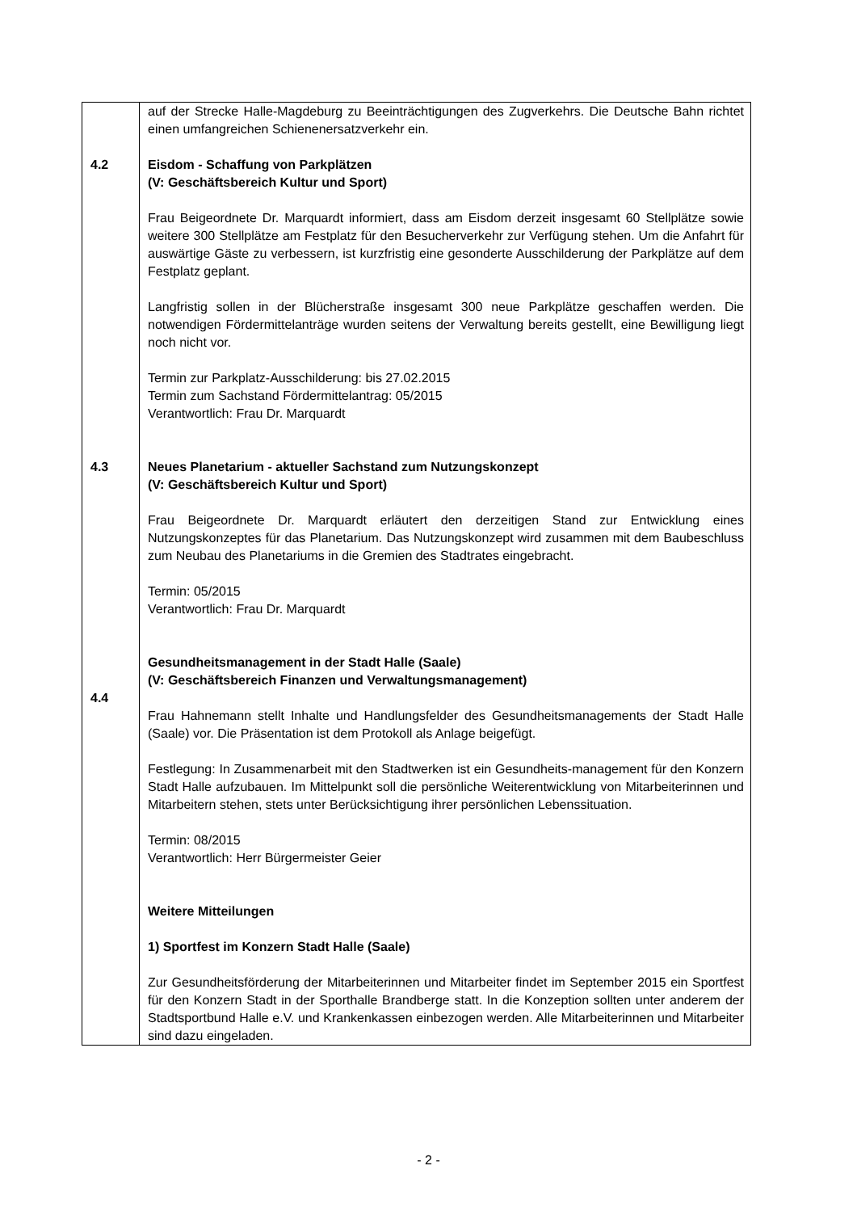| 4.2 4.3 4.4 | auf der Strecke Halle-Magdeburg zu Beeinträchtigungen des Zugverkehrs. Die Deutsche Bahn richtet einen umfangreichen Schienenersatzverkehr ein. Eisdom - Schaffung von Parkplätzen (V: Geschäftsbereich Kultur und Sport) Frau Beigeordnete Dr. Marquardt informiert, dass am Eisdom derzeit insgesamt 60 Stellplätze sowie weitere 300 Stellplätze am Festplatz für den Besucherverkehr zur Verfügung stehen. Um die Anfahrt für auswärtige Gäste zu verbessern, ist kurzfristig eine gesonderte Ausschilderung der Parkplätze auf dem Festplatz geplant. Langfristig sollen in der Blücherstraße insgesamt 300 neue Parkplätze geschaffen werden. Die notwendigen Fördermittelanträge wurden seitens der Verwaltung bereits gestellt, eine Bewilligung liegt noch nicht vor. Termin zur Parkplatz-Ausschilderung: bis 27.02.2015 Termin zum Sachstand Fördermittelantrag: 05/2015 Verantwortlich: Frau Dr. Marquardt Neues Planetarium - aktueller Sachstand zum Nutzungskonzept (V: Geschäftsbereich Kultur und Sport) Frau Beigeordnete Dr. Marquardt erläutert den derzeitigen Stand zur Entwicklung eines Nutzungskonzeptes für das Planetarium. Das Nutzungskonzept wird zusammen mit dem Baubeschluss zum Neubau des Planetariums in die Gremien des Stadtrates eingebracht. Termin: 05/2015 Verantwortlich: Frau Dr. Marquardt Gesundheitsmanagement in der Stadt Halle (Saale) (V: Geschäftsbereich Finanzen und Verwaltungsmanagement) Frau Hahnemann stellt Inhalte und Handlungsfelder des Gesundheitsmanagements der Stadt Halle (Saale) vor. Die Präsentation ist dem Protokoll als Anlage beigefügt. Festlegung: In Zusammenarbeit mit den Stadtwerken ist ein Gesundheits-management für den Konzern Stadt Halle aufzubauen. Im Mittelpunkt soll die persönliche Weiterentwicklung von Mitarbeiterinnen und Mitarbeitern stehen, stets unter Berücksichtigung ihrer persönlichen Lebenssituation. Termin: 08/2015 Verantwortlich: Herr Bürgermeister Geier Weitere Mitteilungen 1) Sportfest im Konzern Stadt Halle (Saale) Zur Gesundheitsförderung der Mitarbeiterinnen und Mitarbeiter findet im September 2015 ein Sportfest für den Konzern Stadt in der Sporthalle Brandberge statt. In die Konzeption sollten unter anderem der Stadtsportbund Halle e.V. und Krankenkassen einbezogen werden. Alle Mitarbeiterinnen und Mitarbeiter sind dazu eingeladen. |
- 2 -